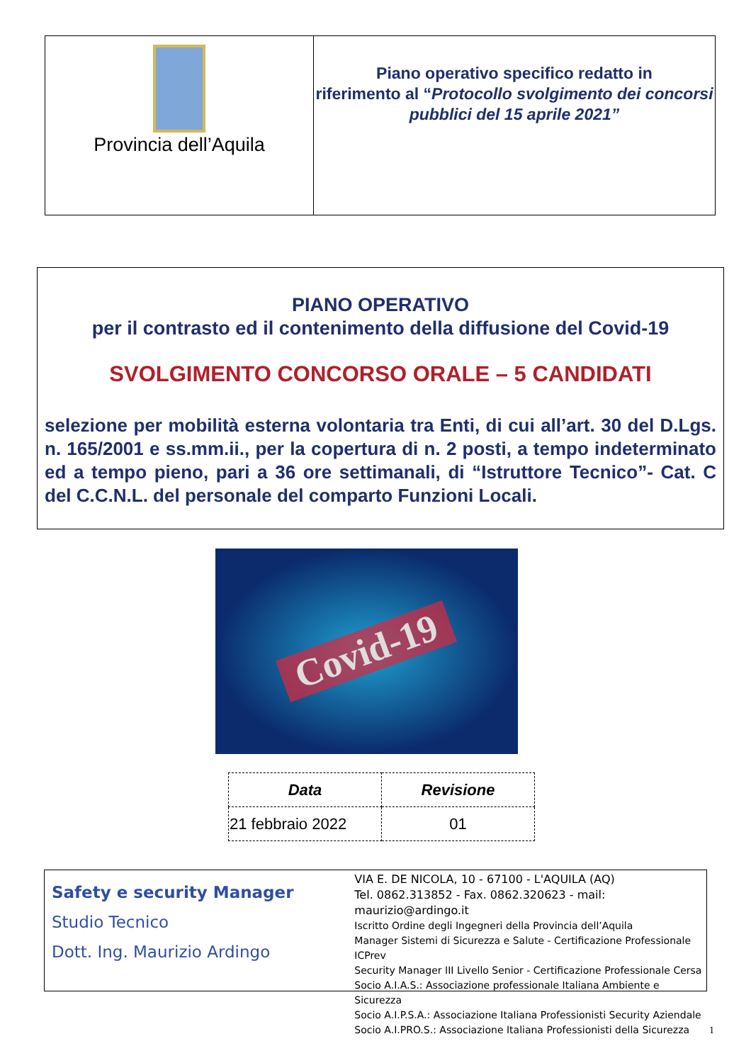Provincia dell’Aquila
Piano operativo specifico redatto in
riferimento al “Protocollo svolgimento dei concorsi pubblici del 15 aprile 2021”
PIANO OPERATIVO
per il contrasto ed il contenimento della diffusione del Covid-19
SVOLGIMENTO CONCORSO ORALE – 5 CANDIDATI
selezione per mobilità esterna volontaria tra Enti, di cui all’art. 30 del D.Lgs. n. 165/2001 e ss.mm.ii., per la copertura di n. 2 posti, a tempo indeterminato ed a tempo pieno, pari a 36 ore settimanali, di “Istruttore Tecnico”- Cat. C del C.C.N.L. del personale del comparto Funzioni Locali.
Covid-19
| Data | Revisione |
| --- | --- |
| 21 febbraio 2022 | 01 |
Safety e security Manager
Studio Tecnico
Dott. Ing. Maurizio Ardingo
VIA E. DE NICOLA, 10 - 67100 - L'AQUILA (AQ)
Tel. 0862.313852 - Fax. 0862.320623 - mail: maurizio@ardingo.it
Iscritto Ordine degli Ingegneri della Provincia dell’Aquila
Manager Sistemi di Sicurezza e Salute - Certificazione Professionale ICPrev
Security Manager III Livello Senior - Certificazione Professionale Cersa
Socio A.I.A.S.: Associazione professionale Italiana Ambiente e Sicurezza
Socio A.I.P.S.A.: Associazione Italiana Professionisti Security Aziendale
Socio A.I.PRO.S.: Associazione Italiana Professionisti della Sicurezza
1